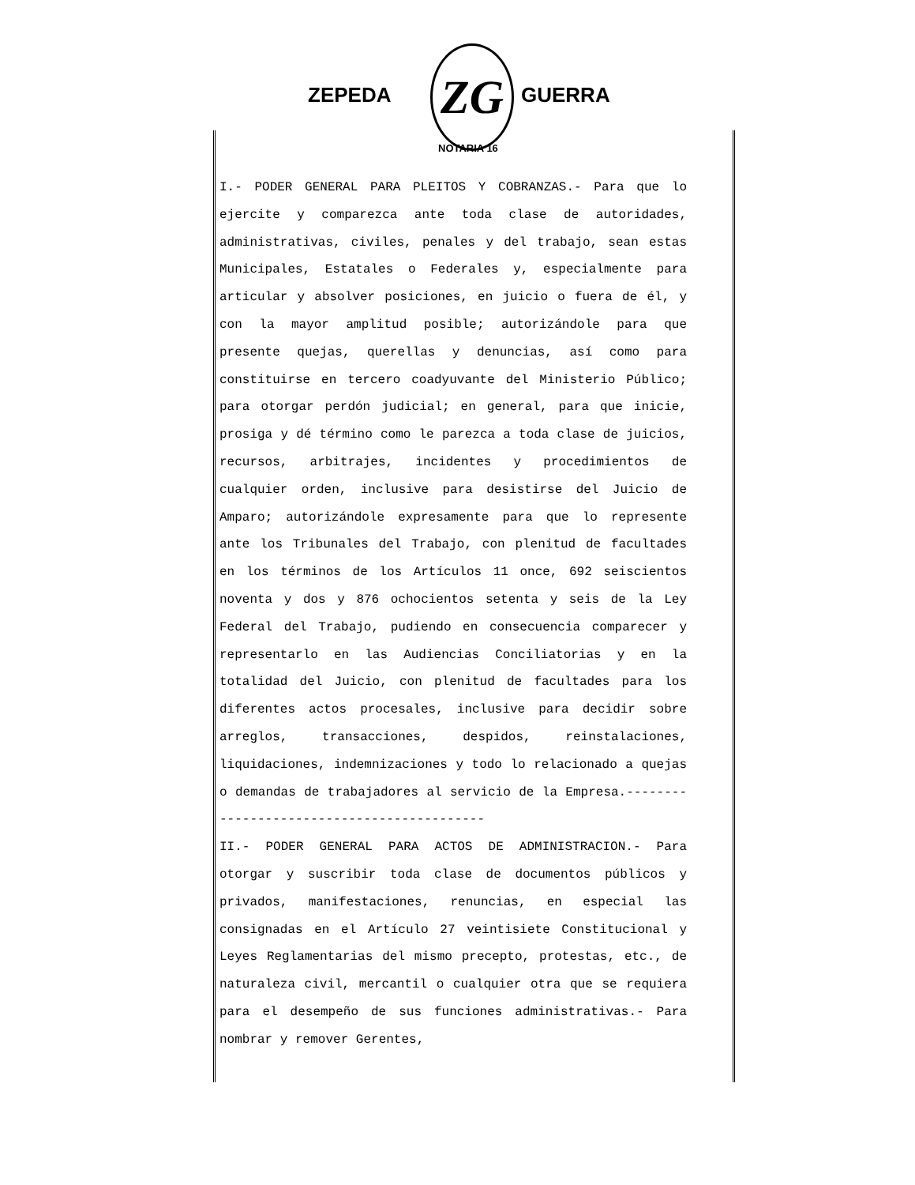ZEPEDA ZG
NOTARIA 16
GUERRA
I.- PODER GENERAL PARA PLEITOS Y COBRANZAS.- Para que lo ejercite y comparezca ante toda clase de autoridades, administrativas, civiles, penales y del trabajo, sean estas Municipales, Estatales o Federales y, especialmente para articular y absolver posiciones, en juicio o fuera de él, y con la mayor amplitud posible; autorizándole para que presente quejas, querellas y denuncias, así como para constituirse en tercero coadyuvante del Ministerio Público; para otorgar perdón judicial; en general, para que inicie, prosiga y dé término como le parezca a toda clase de juicios, recursos, arbitrajes, incidentes y procedimientos de cualquier orden, inclusive para desistirse del Juicio de Amparo; autorizándole expresamente para que lo represente ante los Tribunales del Trabajo, con plenitud de facultades en los términos de los Artículos 11 once, 692 seiscientos noventa y dos y 876 ochocientos setenta y seis de la Ley Federal del Trabajo, pudiendo en consecuencia comparecer y representarlo en las Audiencias Conciliatorias y en la totalidad del Juicio, con plenitud de facultades para los diferentes actos procesales, inclusive para decidir sobre arreglos, transacciones, despidos, reinstalaciones, liquidaciones, indemnizaciones y todo lo relacionado a quejas o demandas de trabajadores al servicio de la Empresa.-------------------------------------------
II.- PODER GENERAL PARA ACTOS DE ADMINISTRACION.- Para otorgar y suscribir toda clase de documentos públicos y privados, manifestaciones, renuncias, en especial las consignadas en el Artículo 27 veintisiete Constitucional y Leyes Reglamentarias del mismo precepto, protestas, etc., de naturaleza civil, mercantil o cualquier otra que se requiera para el desempeño de sus funciones administrativas.- Para nombrar y remover Gerentes,